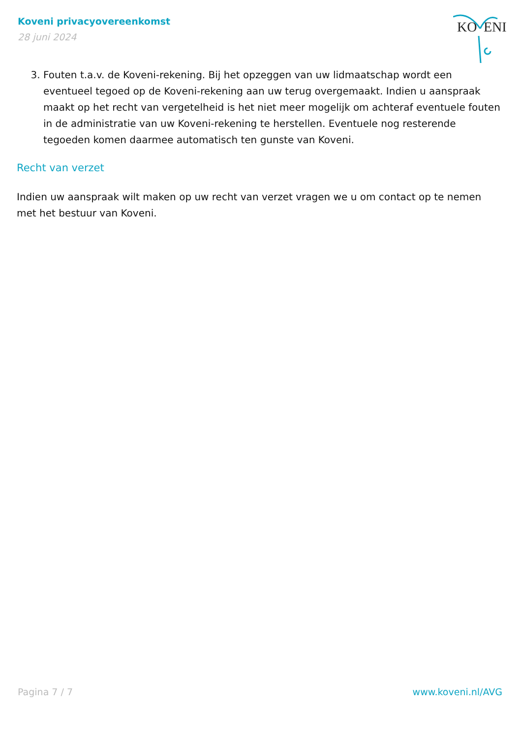Koveni privacyovereenkomst
28 juni 2024
KO
ENI
3. Fouten t.a.v. de Koveni-rekening. Bij het opzeggen van uw lidmaatschap wordt een eventueel tegoed op de Koveni-rekening aan uw terug overgemaakt. Indien u aanspraak maakt op het recht van vergetelheid is het niet meer mogelijk om achteraf eventuele fouten in de administratie van uw Koveni-rekening te herstellen. Eventuele nog resterende tegoeden komen daarmee automatisch ten gunste van Koveni.
Recht van verzet
Indien uw aanspraak wilt maken op uw recht van verzet vragen we u om contact op te nemen met het bestuur van Koveni.
Pagina 7 / 7 www.koveni.nl/AVG